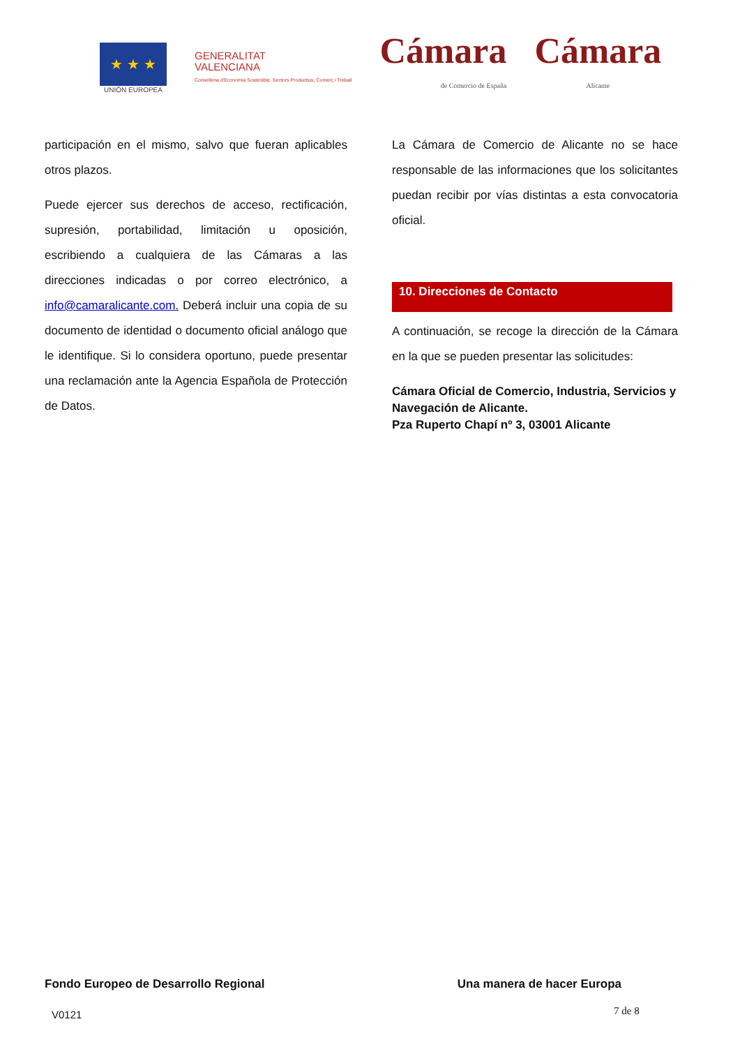★ ★ ★
UNIÓN EUROPEA
GENERALITAT
VALENCIANA
Conselleria d'Economia Sostenible, Sectors Productius, Comerç i Treball
Cámara
de Comercio de España
Cámara
Alicante
participación en el mismo, salvo que fueran aplicables otros plazos.
Puede ejercer sus derechos de acceso, rectificación, supresión, portabilidad, limitación u oposición, escribiendo a cualquiera de las Cámaras a las direcciones indicadas o por correo electrónico, a info@camaralicante.com. Deberá incluir una copia de su documento de identidad o documento oficial análogo que le identifique. Si lo considera oportuno, puede presentar una reclamación ante la Agencia Española de Protección de Datos.
La Cámara de Comercio de Alicante no se hace responsable de las informaciones que los solicitantes puedan recibir por vías distintas a esta convocatoria oficial.
10. Direcciones de Contacto
A continuación, se recoge la dirección de la Cámara en la que se pueden presentar las solicitudes:
Cámara Oficial de Comercio, Industria, Servicios y Navegación de Alicante.
Pza Ruperto Chapí nº 3, 03001 Alicante
Fondo Europeo de Desarrollo Regional Una manera de hacer Europa
V0121 7 de 8